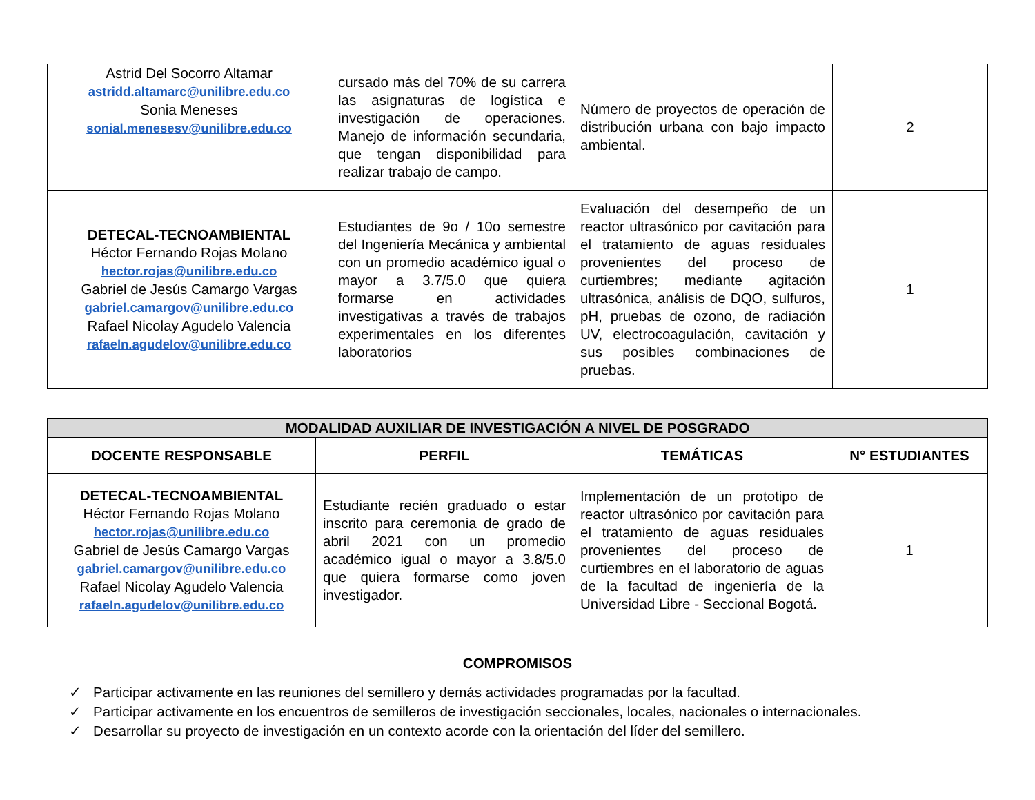| Astrid Del Socorro Altamar astridd.altamarc@unilibre.edu.co Sonia Meneses sonial.menesesv@unilibre.edu.co | cursado más del 70% de su carrera las asignaturas de logística e investigación de operaciones. Manejo de información secundaria, que tengan disponibilidad para realizar trabajo de campo. | Número de proyectos de operación de distribución urbana con bajo impacto ambiental. | 2 |
| DETECAL-TECNOAMBIENTAL Héctor Fernando Rojas Molano hector.rojas@unilibre.edu.co Gabriel de Jesús Camargo Vargas gabriel.camargov@unilibre.edu.co Rafael Nicolay Agudelo Valencia rafaeln.agudelov@unilibre.edu.co | Estudiantes de 9o / 10o semestre del Ingeniería Mecánica y ambiental con un promedio académico igual o mayor a 3.7/5.0 que quiera formarse en actividades investigativas a través de trabajos experimentales en los diferentes laboratorios | Evaluación del desempeño de un reactor ultrasónico por cavitación para el tratamiento de aguas residuales provenientes del proceso de curtiembres; mediante agitación ultrasónica, análisis de DQO, sulfuros, pH, pruebas de ozono, de radiación UV, electrocoagulación, cavitación y sus posibles combinaciones de pruebas. | 1 |
| MODALIDAD AUXILIAR DE INVESTIGACIÓN A NIVEL DE POSGRADO | | | |
| --- | --- | --- | --- |
| DOCENTE RESPONSABLE | PERFIL | TEMÁTICAS | N° ESTUDIANTES |
| DETECAL-TECNOAMBIENTAL Héctor Fernando Rojas Molano hector.rojas@unilibre.edu.co Gabriel de Jesús Camargo Vargas gabriel.camargov@unilibre.edu.co Rafael Nicolay Agudelo Valencia rafaeln.agudelov@unilibre.edu.co | Estudiante recién graduado o estar inscrito para ceremonia de grado de abril 2021 con un promedio académico igual o mayor a 3.8/5.0 que quiera formarse como joven investigador. | Implementación de un prototipo de reactor ultrasónico por cavitación para el tratamiento de aguas residuales provenientes del proceso de curtiembres en el laboratorio de aguas de la facultad de ingeniería de la Universidad Libre - Seccional Bogotá. | 1 |
COMPROMISOS
✓ Participar activamente en las reuniones del semillero y demás actividades programadas por la facultad.
✓ Participar activamente en los encuentros de semilleros de investigación seccionales, locales, nacionales o internacionales.
✓ Desarrollar su proyecto de investigación en un contexto acorde con la orientación del líder del semillero.